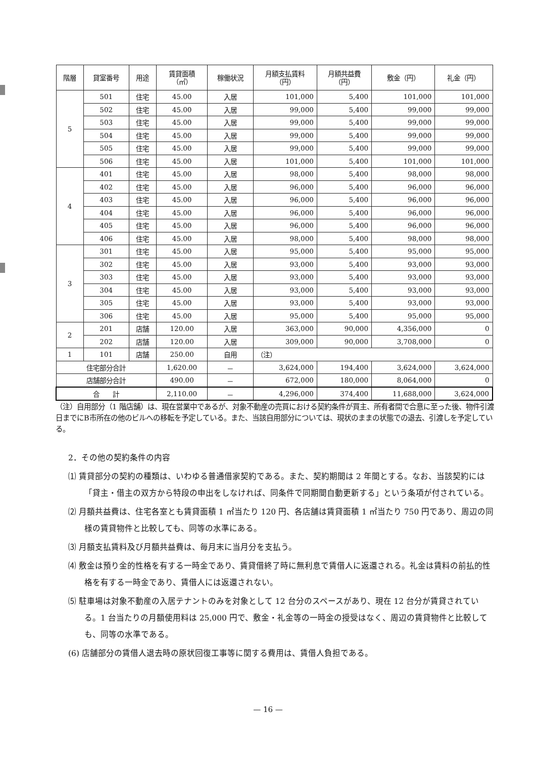| 階層 | 貸室番号 | 用途 | 賃貸面積 （㎡） | 稼働状況 | 月額支払賃料 （円） | 月額共益費 （円） | 敷金（円） | 礼金（円） |
| --- | --- | --- | --- | --- | --- | --- | --- | --- |
| 5 | 501 | 住宅 | 45.00 | 入居 | 101,000 | 5,400 | 101,000 | 101,000 |
| | 502 | 住宅 | 45.00 | 入居 | 99,000 | 5,400 | 99,000 | 99,000 |
| | 503 | 住宅 | 45.00 | 入居 | 99,000 | 5,400 | 99,000 | 99,000 |
| | 504 | 住宅 | 45.00 | 入居 | 99,000 | 5,400 | 99,000 | 99,000 |
| | 505 | 住宅 | 45.00 | 入居 | 99,000 | 5,400 | 99,000 | 99,000 |
| | 506 | 住宅 | 45.00 | 入居 | 101,000 | 5,400 | 101,000 | 101,000 |
| 4 | 401 | 住宅 | 45.00 | 入居 | 98,000 | 5,400 | 98,000 | 98,000 |
| | 402 | 住宅 | 45.00 | 入居 | 96,000 | 5,400 | 96,000 | 96,000 |
| | 403 | 住宅 | 45.00 | 入居 | 96,000 | 5,400 | 96,000 | 96,000 |
| | 404 | 住宅 | 45.00 | 入居 | 96,000 | 5,400 | 96,000 | 96,000 |
| | 405 | 住宅 | 45.00 | 入居 | 96,000 | 5,400 | 96,000 | 96,000 |
| | 406 | 住宅 | 45.00 | 入居 | 98,000 | 5,400 | 98,000 | 98,000 |
| 3 | 301 | 住宅 | 45.00 | 入居 | 95,000 | 5,400 | 95,000 | 95,000 |
| | 302 | 住宅 | 45.00 | 入居 | 93,000 | 5,400 | 93,000 | 93,000 |
| | 303 | 住宅 | 45.00 | 入居 | 93,000 | 5,400 | 93,000 | 93,000 |
| | 304 | 住宅 | 45.00 | 入居 | 93,000 | 5,400 | 93,000 | 93,000 |
| | 305 | 住宅 | 45.00 | 入居 | 93,000 | 5,400 | 93,000 | 93,000 |
| | 306 | 住宅 | 45.00 | 入居 | 95,000 | 5,400 | 95,000 | 95,000 |
| 2 | 201 | 店舗 | 120.00 | 入居 | 363,000 | 90,000 | 4,356,000 | 0 |
| | 202 | 店舗 | 120.00 | 入居 | 309,000 | 90,000 | 3,708,000 | 0 |
| 1 | 101 | 店舗 | 250.00 | 自用 | （注） | | | |
| 住宅部分合計 | | | 1,620.00 | － | 3,624,000 | 194,400 | 3,624,000 | 3,624,000 |
| 店舗部分合計 | | | 490.00 | － | 672,000 | 180,000 | 8,064,000 | 0 |
| 合 計 | | | 2,110.00 | － | 4,296,000 | 374,400 | 11,688,000 | 3,624,000 |
（注）自用部分（1 階店舗）は、現在営業中であるが、対象不動産の売買における契約条件が買主、所有者間で合意に至った後、物件引渡日までにB市所在の他のビルへの移転を予定している。また、当該自用部分については、現状のままの状態での退去、引渡しを予定している。
2．その他の契約条件の内容
⑴ 賃貸部分の契約の種類は、いわゆる普通借家契約である。また、契約期間は 2 年間とする。なお、当該契約には「貸主・借主の双方から特段の申出をしなければ、同条件で同期間自動更新する」という条項が付されている。
⑵ 月額共益費は、住宅各室とも賃貸面積 1 ㎡当たり 120 円、各店舗は賃貸面積 1 ㎡当たり 750 円であり、周辺の同様の賃貸物件と比較しても、同等の水準にある。
⑶ 月額支払賃料及び月額共益費は、毎月末に当月分を支払う。
⑷ 敷金は預り金的性格を有する一時金であり、賃貸借終了時に無利息で賃借人に返還される。礼金は賃料の前払的性格を有する一時金であり、賃借人には返還されない。
⑸ 駐車場は対象不動産の入居テナントのみを対象として 12 台分のスペースがあり、現在 12 台分が賃貸されている。1 台当たりの月額使用料は 25,000 円で、敷金・礼金等の一時金の授受はなく、周辺の賃貸物件と比較しても、同等の水準である。
(6) 店舗部分の賃借人退去時の原状回復工事等に関する費用は、賃借人負担である。
— 16 —